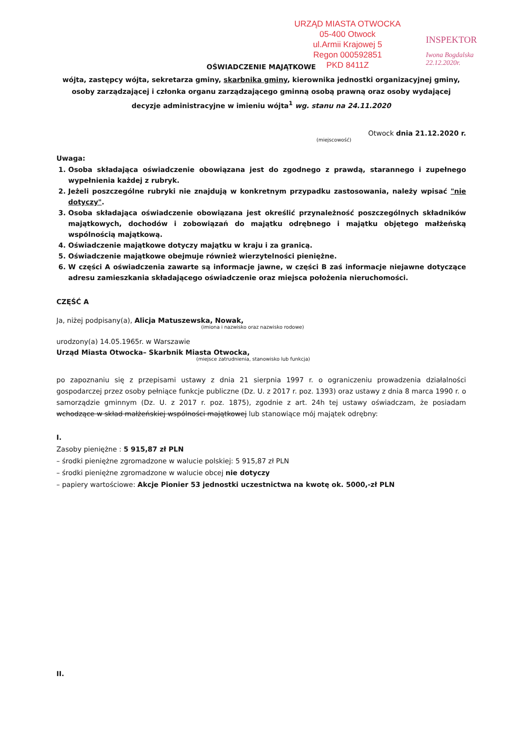URZĄD MIASTA OTWOCKA
05-400 Otwock
ul.Armii Krajowej 5
Regon 000592851
PKD 8411Z
INSPEKTOR
Iwona Bogdalska
22.12.2020r.
OŚWIADCZENIE MAJĄTKOWE
wójta, zastępcy wójta, sekretarza gminy, skarbnika gminy, kierownika jednostki organizacyjnej gminy, osoby zarządzającej i członka organu zarządzającego gminną osobą prawną oraz osoby wydającej decyzje administracyjne w imieniu wójta<sup>1</sup> wg. stanu na 24.11.2020
Otwock dnia 21.12.2020 r.
(miejscowość)
Uwaga:
1. Osoba składająca oświadczenie obowiązana jest do zgodnego z prawdą, starannego i zupełnego wypełnienia każdej z rubryk.
2. Jeżeli poszczególne rubryki nie znajdują w konkretnym przypadku zastosowania, należy wpisać "nie dotyczy".
3. Osoba składająca oświadczenie obowiązana jest określić przynależność poszczególnych składników majątkowych, dochodów i zobowiązań do majątku odrębnego i majątku objętego małżeńską wspólnością majątkową.
4. Oświadczenie majątkowe dotyczy majątku w kraju i za granicą.
5. Oświadczenie majątkowe obejmuje również wierzytelności pieniężne.
6. W części A oświadczenia zawarte są informacje jawne, w części B zaś informacje niejawne dotyczące adresu zamieszkania składającego oświadczenie oraz miejsca położenia nieruchomości.
CZĘŚĆ A
Ja, niżej podpisany(a), Alicja Matuszewska, Nowak,
(imiona i nazwisko oraz nazwisko rodowe)
urodzony(a) 14.05.1965r. w Warszawie
Urząd Miasta Otwocka– Skarbnik Miasta Otwocka,
(miejsce zatrudnienia, stanowisko lub funkcja)
po zapoznaniu się z przepisami ustawy z dnia 21 sierpnia 1997 r. o ograniczeniu prowadzenia działalności gospodarczej przez osoby pełniące funkcje publiczne (Dz. U. z 2017 r. poz. 1393) oraz ustawy z dnia 8 marca 1990 r. o samorządzie gminnym (Dz. U. z 2017 r. poz. 1875), zgodnie z art. 24h tej ustawy oświadczam, że posiadam wchodzące w skład małżeńskiej wspólności majątkowej lub stanowiące mój majątek odrębny:
I.
Zasoby pieniężne : 5 915,87 zł PLN
– środki pieniężne zgromadzone w walucie polskiej: 5 915,87 zł PLN
– środki pieniężne zgromadzone w walucie obcej nie dotyczy
– papiery wartościowe: Akcje Pionier 53 jednostki uczestnictwa na kwotę ok. 5000,-zł PLN
II.